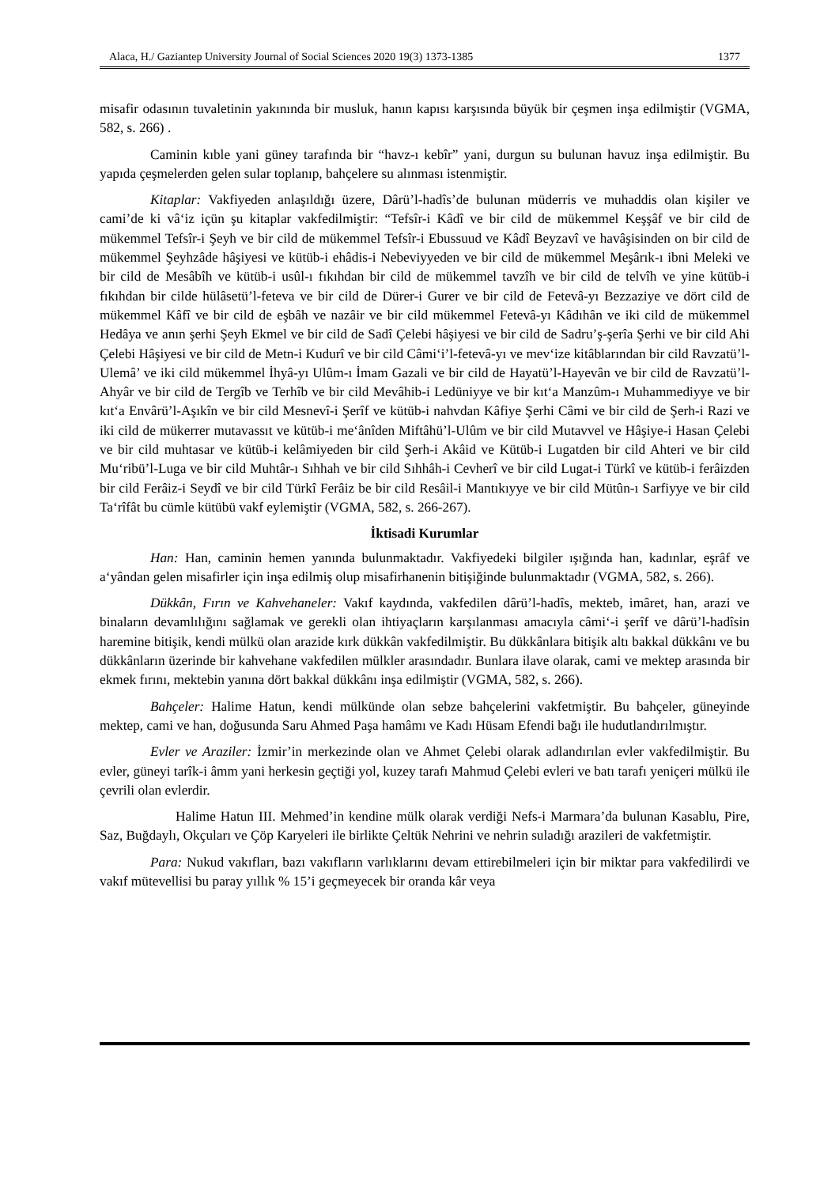Alaca, H./ Gaziantep University Journal of Social Sciences 2020 19(3) 1373-1385 1377
misafir odasının tuvaletinin yakınında bir musluk, hanın kapısı karşısında büyük bir çeşmen inşa edilmiştir (VGMA, 582, s. 266) .
Caminin kıble yani güney tarafında bir “havz-ı kebîr” yani, durgun su bulunan havuz inşa edilmiştir. Bu yapıda çeşmelerden gelen sular toplanıp, bahçelere su alınması istenmiştir.
Kitaplar: Vakfiyeden anlaşıldığı üzere, Dârü’l-hadîs’de bulunan müderris ve muhaddis olan kişiler ve cami’de ki vâ‘iz içün şu kitaplar vakfedilmiştir: “Tefsîr-i Kâdî ve bir cild de mükemmel Keşşâf ve bir cild de mükemmel Tefsîr-i Şeyh ve bir cild de mükemmel Tefsîr-i Ebussuud ve Kâdî Beyzavî ve havâşisinden on bir cild de mükemmel Şeyhzâde hâşiyesi ve kütüb-i ehâdis-i Nebeviyyeden ve bir cild de mükemmel Meşârık-ı ibni Meleki ve bir cild de Mesâbîh ve kütüb-i usûl-ı fıkıhdan bir cild de mükemmel tavzîh ve bir cild de telvîh ve yine kütüb-i fıkıhdan bir cilde hülâsetü’l-feteva ve bir cild de Dürer-i Gurer ve bir cild de Fetevâ-yı Bezzaziye ve dört cild de mükemmel Kâfî ve bir cild de eşbâh ve nazâir ve bir cild mükemmel Fetevâ-yı Kâdıhân ve iki cild de mükemmel Hedâya ve anın şerhi Şeyh Ekmel ve bir cild de Sadî Çelebi hâşiyesi ve bir cild de Sadru’ş-şerîa Şerhi ve bir cild Ahi Çelebi Hâşiyesi ve bir cild de Metn-i Kudurî ve bir cild Câmi‘i’l-fetevâ-yı ve mev‘ize kitâblarından bir cild Ravzatü’l-Ulemâ’ ve iki cild mükemmel İhyâ-yı Ulûm-ı İmam Gazali ve bir cild de Hayatü’l-Hayevân ve bir cild de Ravzatü’l-Ahyâr ve bir cild de Tergîb ve Terhîb ve bir cild Mevâhib-i Ledüniyye ve bir kıt‘a Manzûm-ı Muhammediyye ve bir kıt‘a Envârü’l-Aşıkîn ve bir cild Mesnevî-i Şerîf ve kütüb-i nahvdan Kâfiye Şerhi Câmi ve bir cild de Şerh-i Razi ve iki cild de mükerrer mutavassıt ve kütüb-i me‘ânîden Miftâhü’l-Ulûm ve bir cild Mutavvel ve Hâşiye-i Hasan Çelebi ve bir cild muhtasar ve kütüb-i kelâmiyeden bir cild Şerh-i Akâid ve Kütüb-i Lugatden bir cild Ahteri ve bir cild Mu‘ribü’l-Luga ve bir cild Muhtâr-ı Sıhhah ve bir cild Sıhhâh-i Cevherî ve bir cild Lugat-i Türkî ve kütüb-i ferâizden bir cild Ferâiz-i Seydî ve bir cild Türkî Ferâiz be bir cild Resâil-i Mantıkıyye ve bir cild Mütûn-ı Sarfiyye ve bir cild Ta‘rîfât bu cümle kütübü vakf eylemiştir (VGMA, 582, s. 266-267).
İktisadi Kurumlar
Han: Han, caminin hemen yanında bulunmaktadır. Vakfiyedeki bilgiler ışığında han, kadınlar, eşrâf ve a‘yândan gelen misafirler için inşa edilmiş olup misafirhanenin bitişiğinde bulunmaktadır (VGMA, 582, s. 266).
Dükkân, Fırın ve Kahvehaneler: Vakıf kaydında, vakfedilen dârü’l-hadîs, mekteb, imâret, han, arazi ve binaların devamlılığını sağlamak ve gerekli olan ihtiyaçların karşılanması amacıyla câmi‘-i şerîf ve dârü’l-hadîsin haremine bitişik, kendi mülkü olan arazide kırk dükkân vakfedilmiştir. Bu dükkânlara bitişik altı bakkal dükkânı ve bu dükkânların üzerinde bir kahvehane vakfedilen mülkler arasındadır. Bunlara ilave olarak, cami ve mektep arasında bir ekmek fırını, mektebin yanına dört bakkal dükkânı inşa edilmiştir (VGMA, 582, s. 266).
Bahçeler: Halime Hatun, kendi mülkünde olan sebze bahçelerini vakfetmiştir. Bu bahçeler, güneyinde mektep, cami ve han, doğusunda Saru Ahmed Paşa hamâmı ve Kadı Hüsam Efendi bağı ile hudutlandırılmıştır.
Evler ve Araziler: İzmir’in merkezinde olan ve Ahmet Çelebi olarak adlandırılan evler vakfedilmiştir. Bu evler, güneyi tarîk-i âmm yani herkesin geçtiği yol, kuzey tarafı Mahmud Çelebi evleri ve batı tarafı yeniçeri mülkü ile çevrili olan evlerdir.
Halime Hatun III. Mehmed’in kendine mülk olarak verdiği Nefs-i Marmara’da bulunan Kasablu, Pire, Saz, Buğdaylı, Okçuları ve Çöp Karyeleri ile birlikte Çeltük Nehrini ve nehrin suladığı arazileri de vakfetmiştir.
Para: Nukud vakıfları, bazı vakıfların varlıklarını devam ettirebilmeleri için bir miktar para vakfedilirdi ve vakıf mütevellisi bu paray yıllık % 15’i geçmeyecek bir oranda kâr veya